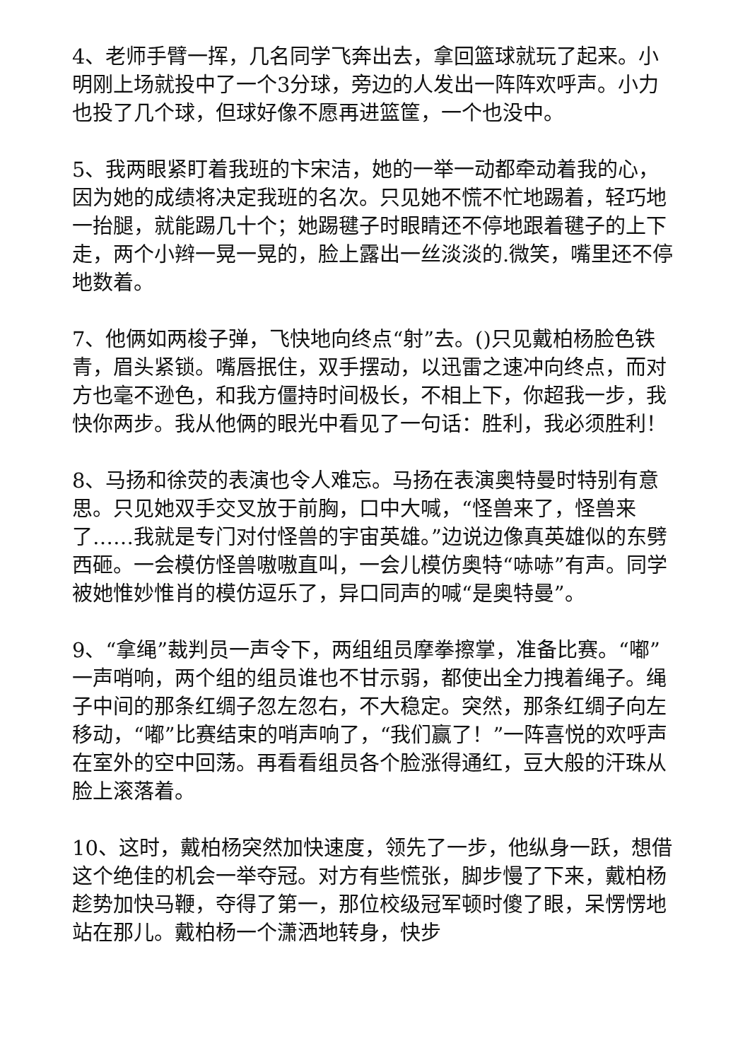4、老师手臂一挥，几名同学飞奔出去，拿回篮球就玩了起来。小明刚上场就投中了一个3分球，旁边的人发出一阵阵欢呼声。小力也投了几个球，但球好像不愿再进篮筐，一个也没中。
5、我两眼紧盯着我班的卞宋洁，她的一举一动都牵动着我的心，因为她的成绩将决定我班的名次。只见她不慌不忙地踢着，轻巧地一抬腿，就能踢几十个；她踢毽子时眼睛还不停地跟着毽子的上下走，两个小辫一晃一晃的，脸上露出一丝淡淡的.微笑，嘴里还不停地数着。
7、他俩如两梭子弹，飞快地向终点“射”去。()只见戴柏杨脸色铁青，眉头紧锁。嘴唇抿住，双手摆动，以迅雷之速冲向终点，而对方也毫不逊色，和我方僵持时间极长，不相上下，你超我一步，我快你两步。我从他俩的眼光中看见了一句话：胜利，我必须胜利！
8、马扬和徐荧的表演也令人难忘。马扬在表演奥特曼时特别有意思。只见她双手交叉放于前胸，口中大喊，“怪兽来了，怪兽来了……我就是专门对付怪兽的宇宙英雄。”边说边像真英雄似的东劈西砸。一会模仿怪兽嗷嗷直叫，一会儿模仿奥特“哧哧”有声。同学被她惟妙惟肖的模仿逗乐了，异口同声的喊“是奥特曼”。
9、“拿绳”裁判员一声令下，两组组员摩拳擦掌，准备比赛。“嘟”一声哨响，两个组的组员谁也不甘示弱，都使出全力拽着绳子。绳子中间的那条红绸子忽左忽右，不大稳定。突然，那条红绸子向左移动，“嘟”比赛结束的哨声响了，“我们赢了！”一阵喜悦的欢呼声在室外的空中回荡。再看看组员各个脸涨得通红，豆大般的汗珠从脸上滚落着。
10、这时，戴柏杨突然加快速度，领先了一步，他纵身一跃，想借这个绝佳的机会一举夺冠。对方有些慌张，脚步慢了下来，戴柏杨趁势加快马鞭，夺得了第一，那位校级冠军顿时傻了眼，呆愣愣地站在那儿。戴柏杨一个潇洒地转身，快步